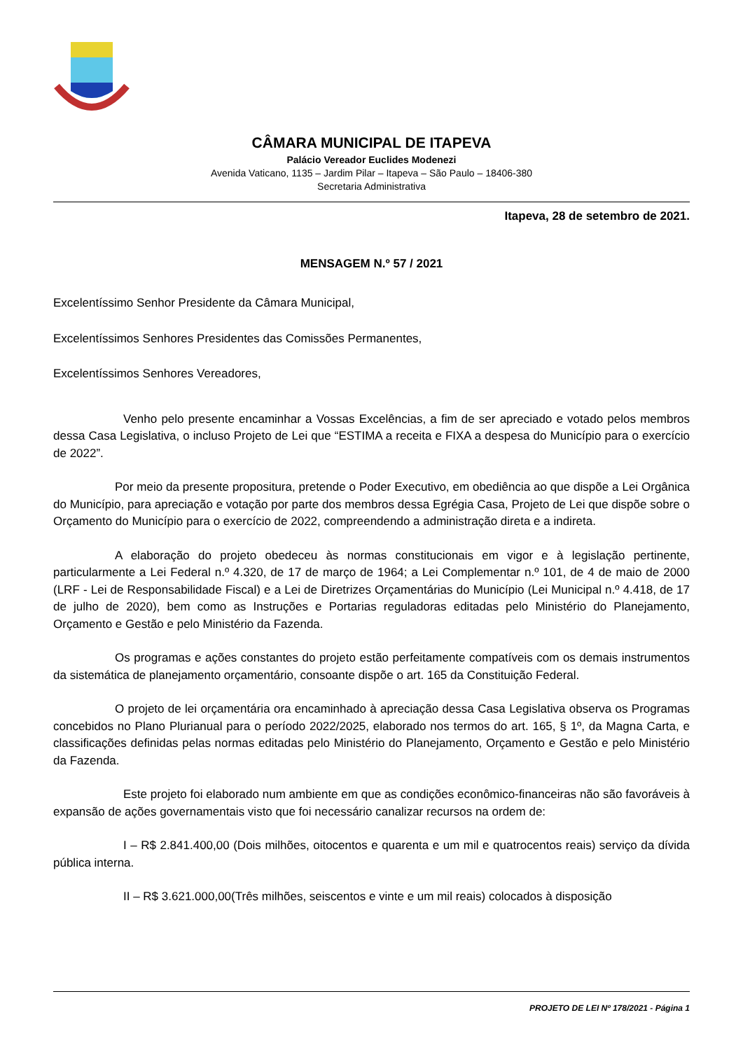CÂMARA MUNICIPAL DE ITAPEVA
Palácio Vereador Euclides Modenezi
Avenida Vaticano, 1135 – Jardim Pilar – Itapeva – São Paulo – 18406-380
Secretaria Administrativa
Itapeva, 28 de setembro de 2021.
MENSAGEM N.º 57 / 2021
Excelentíssimo Senhor Presidente da Câmara Municipal,
Excelentíssimos Senhores Presidentes das Comissões Permanentes,
Excelentíssimos Senhores Vereadores,
Venho pelo presente encaminhar a Vossas Excelências, a fim de ser apreciado e votado pelos membros dessa Casa Legislativa, o incluso Projeto de Lei que “ESTIMA a receita e FIXA a despesa do Município para o exercício de 2022”.
Por meio da presente propositura, pretende o Poder Executivo, em obediência ao que dispõe a Lei Orgânica do Município, para apreciação e votação por parte dos membros dessa Egrégia Casa, Projeto de Lei que dispõe sobre o Orçamento do Município para o exercício de 2022, compreendendo a administração direta e a indireta.
A elaboração do projeto obedeceu às normas constitucionais em vigor e à legislação pertinente, particularmente a Lei Federal n.º 4.320, de 17 de março de 1964; a Lei Complementar n.º 101, de 4 de maio de 2000 (LRF - Lei de Responsabilidade Fiscal) e a Lei de Diretrizes Orçamentárias do Município (Lei Municipal n.º 4.418, de 17 de julho de 2020), bem como as Instruções e Portarias reguladoras editadas pelo Ministério do Planejamento, Orçamento e Gestão e pelo Ministério da Fazenda.
Os programas e ações constantes do projeto estão perfeitamente compatíveis com os demais instrumentos da sistemática de planejamento orçamentário, consoante dispõe o art. 165 da Constituição Federal.
O projeto de lei orçamentária ora encaminhado à apreciação dessa Casa Legislativa observa os Programas concebidos no Plano Plurianual para o período 2022/2025, elaborado nos termos do art. 165, § 1º, da Magna Carta, e classificações definidas pelas normas editadas pelo Ministério do Planejamento, Orçamento e Gestão e pelo Ministério da Fazenda.
Este projeto foi elaborado num ambiente em que as condições econômico-financeiras não são favoráveis à expansão de ações governamentais visto que foi necessário canalizar recursos na ordem de:
I – R$ 2.841.400,00 (Dois milhões, oitocentos e quarenta e um mil e quatrocentos reais) serviço da dívida pública interna.
II – R$ 3.621.000,00(Três milhões, seiscentos e vinte e um mil reais) colocados à disposição
PROJETO DE LEI Nº 178/2021 - Página 1